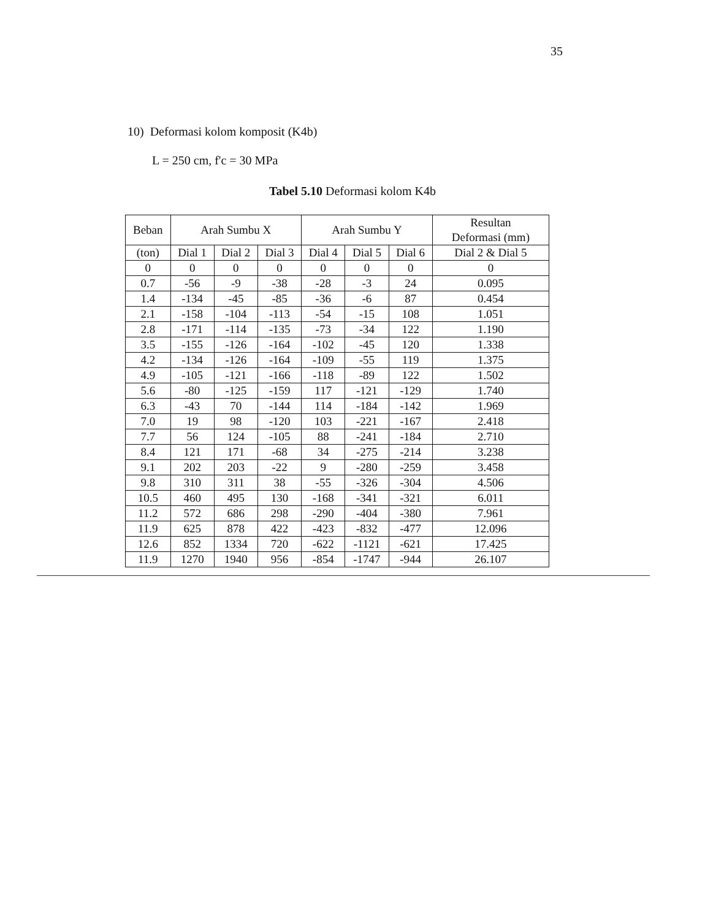35
10) Deformasi kolom komposit (K4b)
L = 250 cm, f'c = 30 MPa
Tabel 5.10 Deformasi kolom K4b
| Beban | Arah Sumbu X | | | Arah Sumbu Y | | | Resultan Deformasi (mm) |
| --- | --- | --- | --- | --- | --- | --- | --- |
| (ton) | Dial 1 | Dial 2 | Dial 3 | Dial 4 | Dial 5 | Dial 6 | Dial 2 & Dial 5 |
| 0 | 0 | 0 | 0 | 0 | 0 | 0 | 0 |
| 0.7 | -56 | -9 | -38 | -28 | -3 | 24 | 0.095 |
| 1.4 | -134 | -45 | -85 | -36 | -6 | 87 | 0.454 |
| 2.1 | -158 | -104 | -113 | -54 | -15 | 108 | 1.051 |
| 2.8 | -171 | -114 | -135 | -73 | -34 | 122 | 1.190 |
| 3.5 | -155 | -126 | -164 | -102 | -45 | 120 | 1.338 |
| 4.2 | -134 | -126 | -164 | -109 | -55 | 119 | 1.375 |
| 4.9 | -105 | -121 | -166 | -118 | -89 | 122 | 1.502 |
| 5.6 | -80 | -125 | -159 | 117 | -121 | -129 | 1.740 |
| 6.3 | -43 | 70 | -144 | 114 | -184 | -142 | 1.969 |
| 7.0 | 19 | 98 | -120 | 103 | -221 | -167 | 2.418 |
| 7.7 | 56 | 124 | -105 | 88 | -241 | -184 | 2.710 |
| 8.4 | 121 | 171 | -68 | 34 | -275 | -214 | 3.238 |
| 9.1 | 202 | 203 | -22 | 9 | -280 | -259 | 3.458 |
| 9.8 | 310 | 311 | 38 | -55 | -326 | -304 | 4.506 |
| 10.5 | 460 | 495 | 130 | -168 | -341 | -321 | 6.011 |
| 11.2 | 572 | 686 | 298 | -290 | -404 | -380 | 7.961 |
| 11.9 | 625 | 878 | 422 | -423 | -832 | -477 | 12.096 |
| 12.6 | 852 | 1334 | 720 | -622 | -1121 | -621 | 17.425 |
| 11.9 | 1270 | 1940 | 956 | -854 | -1747 | -944 | 26.107 |